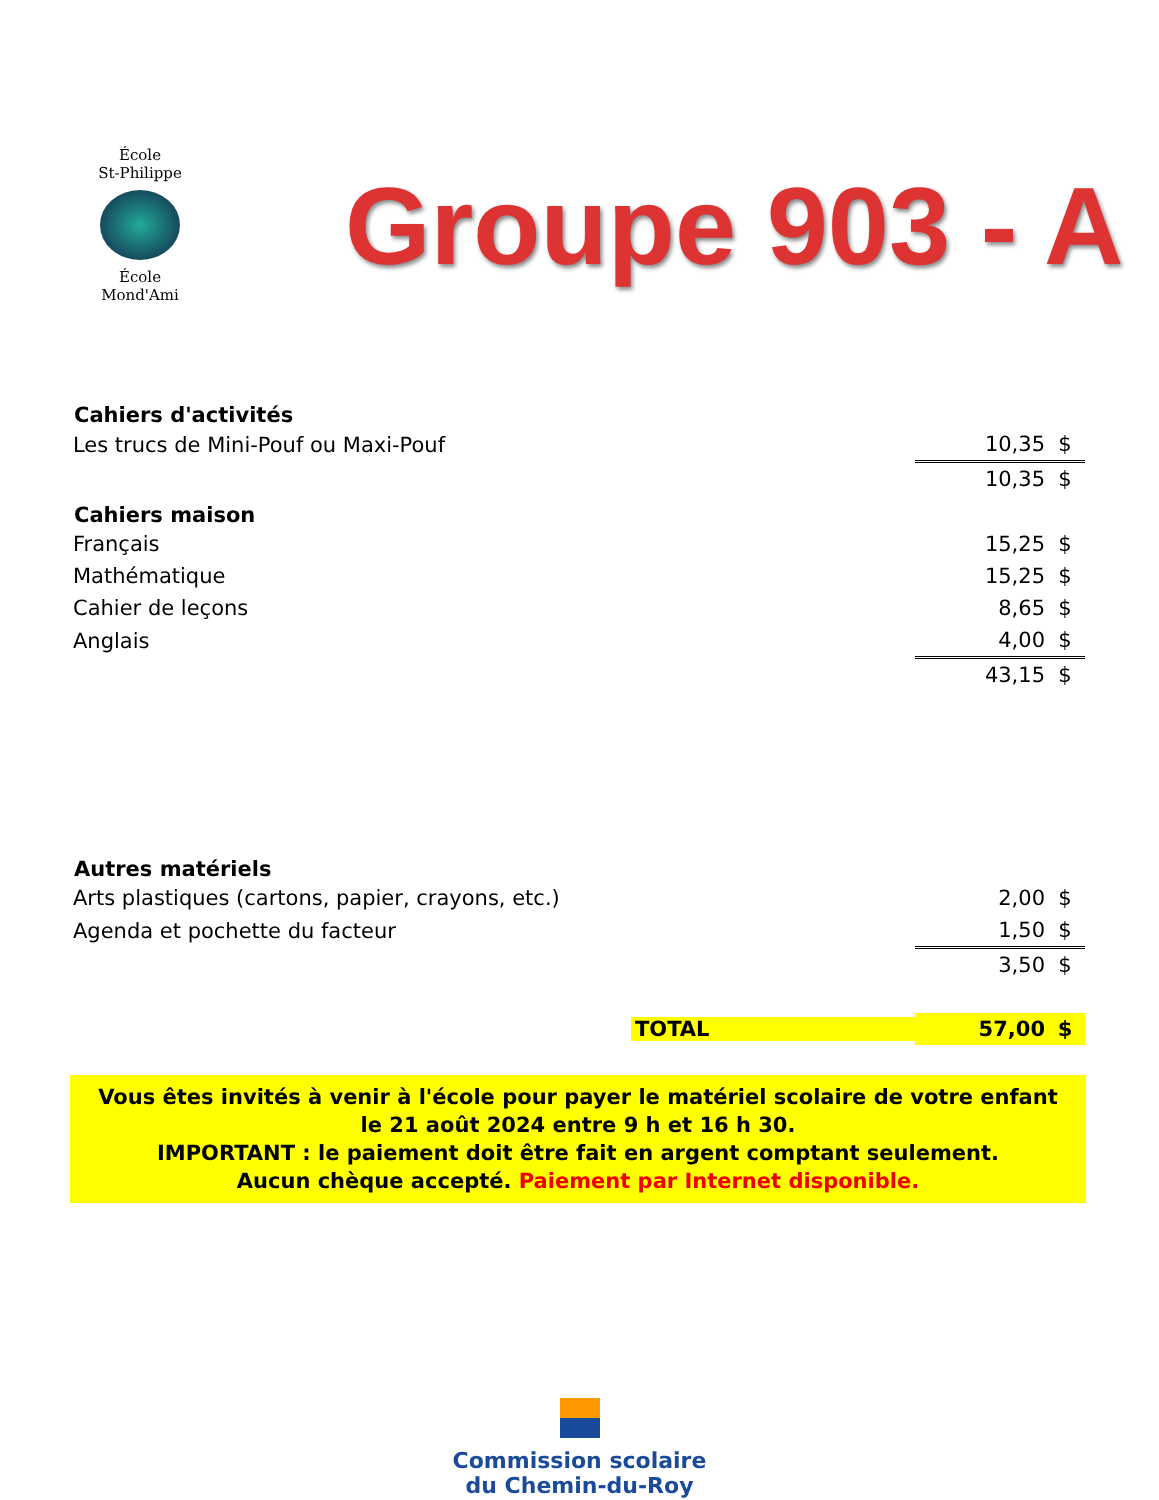École
St-Philippe
École
Mond'Ami
Groupe 903 - A
| Cahiers d'activités | | |
| --- | --- | --- |
| Les trucs de Mini-Pouf ou Maxi-Pouf | 10,35 | $ |
| | 10,35 | $ |
| Cahiers maison | | |
| Français | 15,25 | $ |
| Mathématique | 15,25 | $ |
| Cahier de leçons | 8,65 | $ |
| Anglais | 4,00 | $ |
| | 43,15 | $ |
| Autres matériels | | |
| Arts plastiques (cartons, papier, crayons, etc.) | 2,00 | $ |
| Agenda et pochette du facteur | 1,50 | $ |
| | 3,50 | $ |
| TOTAL | 57,00 | $ |
Vous êtes invités à venir à l'école pour payer le matériel scolaire de votre enfant
le 21 août 2024 entre 9 h et 16 h 30.
IMPORTANT : le paiement doit être fait en argent comptant seulement.
Aucun chèque accepté. Paiement par Internet disponible.
Commission scolaire
du Chemin-du-Roy